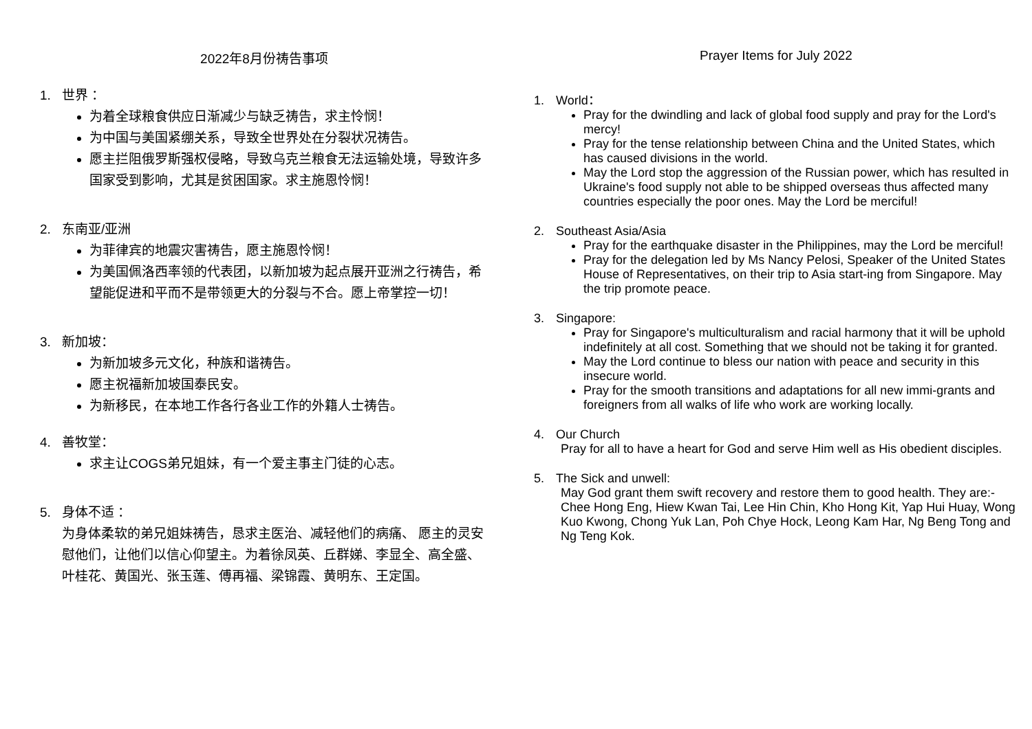2022年8月份祷告事项
1. 世界 ：
为着全球粮食供应日渐减少与缺乏祷告，求主怜悯！
为中国与美国紧绷关系，导致全世界处在分裂状况祷告。
愿主拦阻俄罗斯强权侵略，导致乌克兰粮食无法运输处境，导致许多国家受到影响，尤其是贫困国家。求主施恩怜悯！
2. 东南亚/亚洲
为菲律宾的地震灾害祷告，愿主施恩怜悯！
为美国佩洛西率领的代表团，以新加坡为起点展开亚洲之行祷告，希望能促进和平而不是带领更大的分裂与不合。愿上帝掌控一切！
3. 新加坡：
为新加坡多元文化，种族和谐祷告。
愿主祝福新加坡国泰民安。
为新移民，在本地工作各行各业工作的外籍人士祷告。
4. 善牧堂：
求主让COGS弟兄姐妹，有一个爱主事主门徒的心志。
5. 身体不适 ：
为身体柔软的弟兄姐妹祷告，恳求主医治、减轻他们的病痛、 愿主的灵安慰他们，让他们以信心仰望主。为着徐凤英、丘群娣、李显全、高全盛、叶桂花、黄国光、张玉莲、傅再福、梁锦霞、黄明东、王定国。
Prayer Items for July 2022
1. World：
Pray for the dwindling and lack of global food supply and pray for the Lord's mercy!
Pray for the tense relationship between China and the United States, which has caused divisions in the world.
May the Lord stop the aggression of the Russian power, which has resulted in Ukraine's food supply not able to be shipped overseas thus affected many countries especially the poor ones. May the Lord be merciful!
2. Southeast Asia/Asia
Pray for the earthquake disaster in the Philippines, may the Lord be merciful!
Pray for the delegation led by Ms Nancy Pelosi, Speaker of the United States House of Representatives, on their trip to Asia start-ing from Singapore. May the trip promote peace.
3. Singapore:
Pray for Singapore's multiculturalism and racial harmony that it will be uphold indefinitely at all cost. Something that we should not be taking it for granted.
May the Lord continue to bless our nation with peace and security in this insecure world.
Pray for the smooth transitions and adaptations for all new immi-grants and foreigners from all walks of life who work are working locally.
4. Our Church
Pray for all to have a heart for God and serve Him well as His obedient disciples.
5. The Sick and unwell:
May God grant them swift recovery and restore them to good health. They are:- Chee Hong Eng, Hiew Kwan Tai, Lee Hin Chin, Kho Hong Kit, Yap Hui Huay, Wong Kuo Kwong, Chong Yuk Lan, Poh Chye Hock, Leong Kam Har, Ng Beng Tong and Ng Teng Kok.